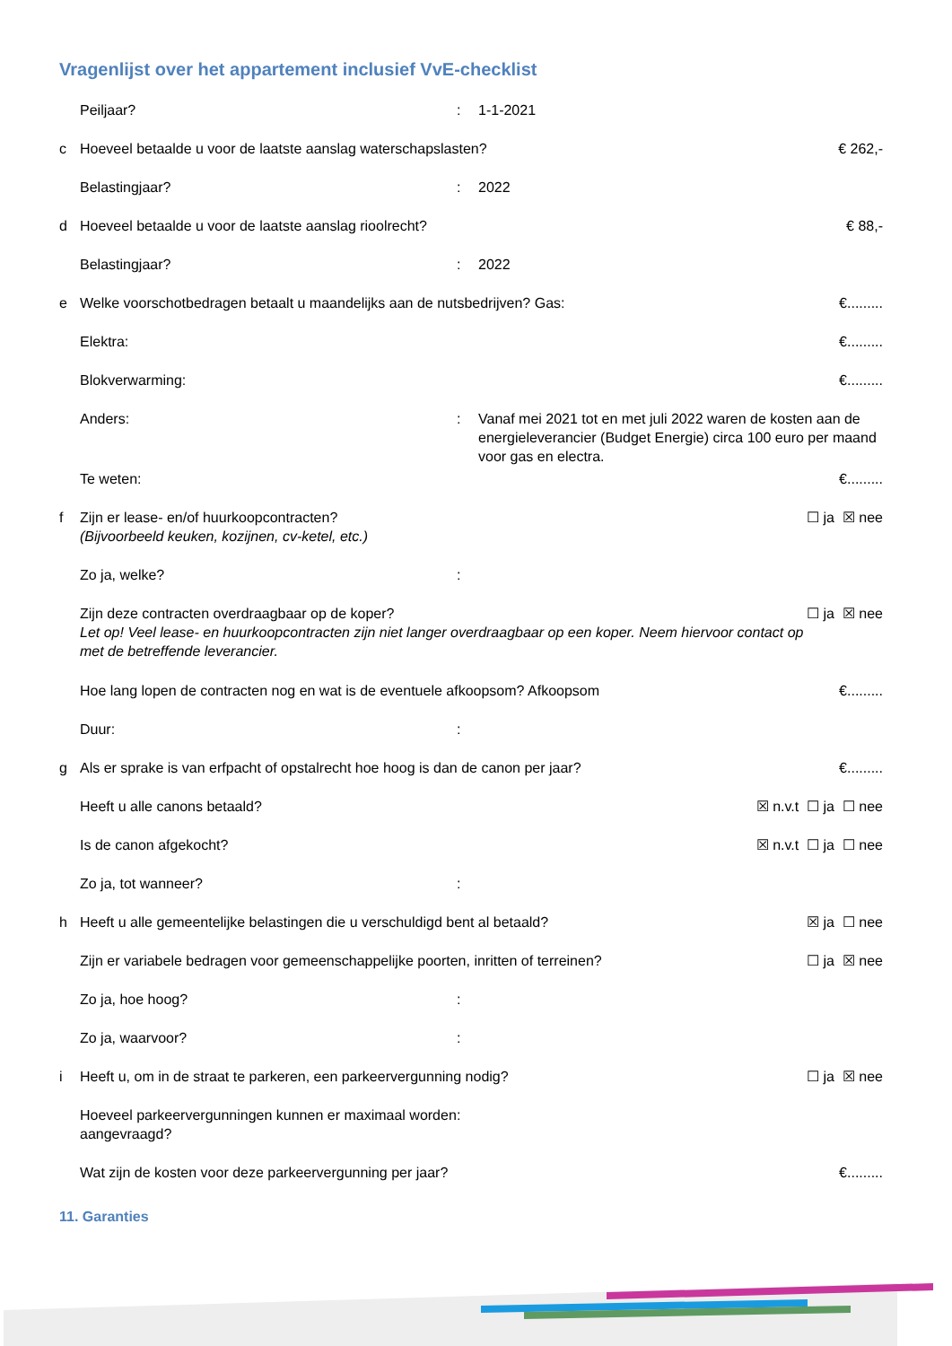Vragenlijst over het appartement inclusief VvE-checklist
Peiljaar?: 1-1-2021
c Hoeveel betaalde u voor de laatste aanslag waterschapslasten? € 262,-
Belastingjaar?: 2022
d Hoeveel betaalde u voor de laatste aanslag rioolrecht? € 88,-
Belastingjaar?: 2022
e Welke voorschotbedragen betaalt u maandelijks aan de nutsbedrijven? Gas: €.........
Elektra: €.........
Blokverwarming: €.........
Anders:: Vanaf mei 2021 tot en met juli 2022 waren de kosten aan de energieleverancier (Budget Energie) circa 100 euro per maand voor gas en electra.
Te weten: €.........
f Zijn er lease- en/of huurkoopcontracten?
(Bijvoorbeeld keuken, kozijnen, cv-ketel, etc.) ☐ ja ☒ nee
Zo ja, welke?:
Zijn deze contracten overdraagbaar op de koper?
Let op! Veel lease- en huurkoopcontracten zijn niet langer overdraagbaar op een koper. Neem hiervoor contact op met de betreffende leverancier. ☐ ja ☒ nee
Hoe lang lopen de contracten nog en wat is de eventuele afkoopsom? Afkoopsom €.........
Duur::
g Als er sprake is van erfpacht of opstalrecht hoe hoog is dan de canon per jaar? €.........
Heeft u alle canons betaald? ☒ n.v.t ☐ ja ☐ nee
Is de canon afgekocht? ☒ n.v.t ☐ ja ☐ nee
Zo ja, tot wanneer?:
h Heeft u alle gemeentelijke belastingen die u verschuldigd bent al betaald? ☒ ja ☐ nee
Zijn er variabele bedragen voor gemeenschappelijke poorten, inritten of terreinen? ☐ ja ☒ nee
Zo ja, hoe hoog?:
Zo ja, waarvoor?:
i Heeft u, om in de straat te parkeren, een parkeervergunning nodig? ☐ ja ☒ nee
Hoeveel parkeervergunningen kunnen er maximaal worden aangevraagd?:
Wat zijn de kosten voor deze parkeervergunning per jaar? €.........
11. Garanties